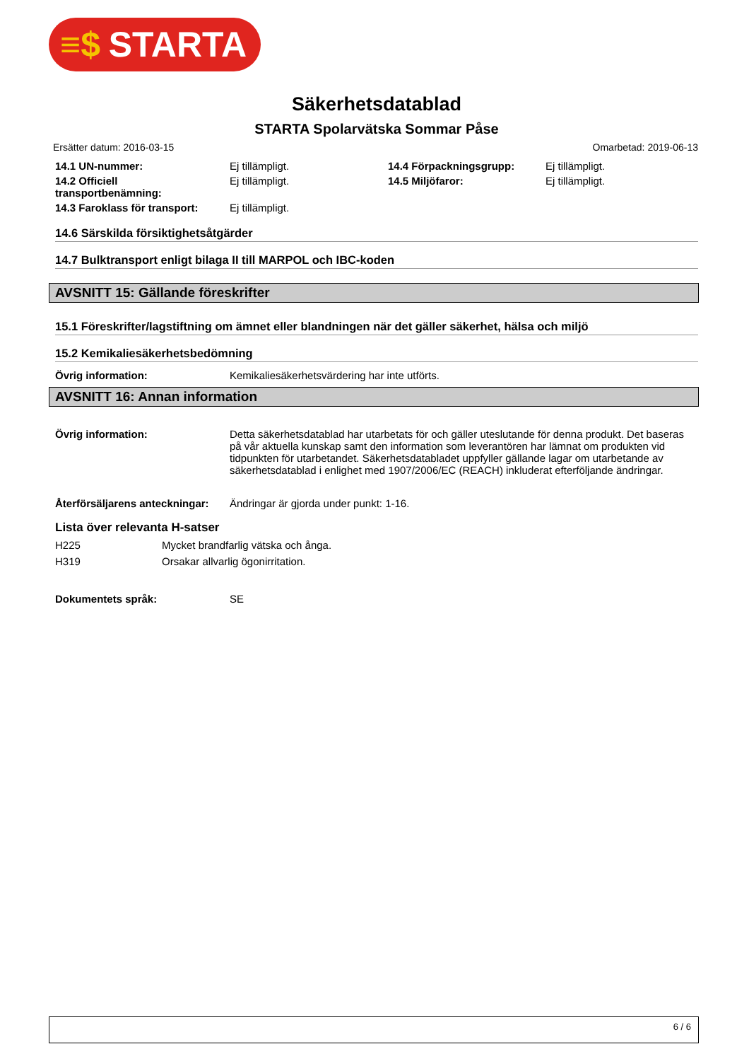≡$ STARTA
Säkerhetsdatablad
STARTA Spolarvätska Sommar Påse
Ersätter datum: 2016-03-15 Omarbetad: 2019-06-13
| 14.1 UN-nummer: | Ej tillämpligt. | 14.4 Förpackningsgrupp: | Ej tillämpligt. |
| 14.2 Officiell transportbenämning: | Ej tillämpligt. | 14.5 Miljöfaror: | Ej tillämpligt. |
| 14.3 Faroklass för transport: | Ej tillämpligt. | | |
14.6 Särskilda försiktighetsåtgärder
14.7 Bulktransport enligt bilaga II till MARPOL och IBC-koden
AVSNITT 15: Gällande föreskrifter
15.1 Föreskrifter/lagstiftning om ämnet eller blandningen när det gäller säkerhet, hälsa och miljö
15.2 Kemikaliesäkerhetsbedömning
Övrig information: Kemikaliesäkerhetsvärdering har inte utförts.
AVSNITT 16: Annan information
Övrig information: Detta säkerhetsdatablad har utarbetats för och gäller uteslutande för denna produkt. Det baseras på vår aktuella kunskap samt den information som leverantören har lämnat om produkten vid tidpunkten för utarbetandet. Säkerhetsdatabladet uppfyller gällande lagar om utarbetande av säkerhetsdatablad i enlighet med 1907/2006/EC (REACH) inkluderat efterföljande ändringar.
Återförsäljarens anteckningar:
Ändringar är gjorda under punkt: 1-16.
Lista över relevanta H-satser
H225 Mycket brandfarlig vätska och ånga.
H319 Orsakar allvarlig ögonirritation.
Dokumentets språk: SE
6 / 6